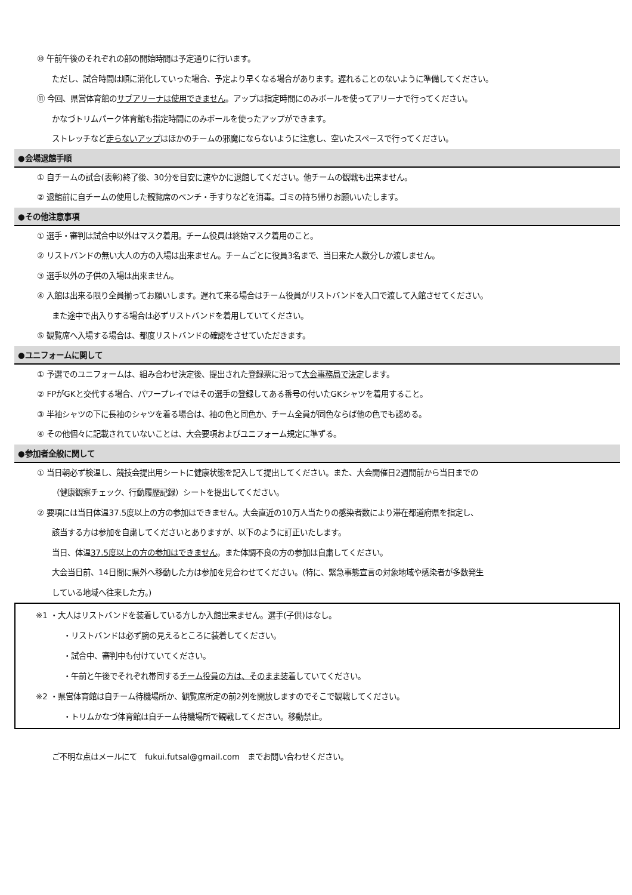⑩ 午前午後のそれぞれの部の開始時間は予定通りに行います。
ただし、試合時間は順に消化していった場合、予定より早くなる場合があります。遅れることのないように準備してください。
⑪ 今回、県営体育館のサブアリーナは使用できません。アップは指定時間にのみボールを使ってアリーナで行ってください。
かなづトリムパーク体育館も指定時間にのみボールを使ったアップができます。
ストレッチなど走らないアップはほかのチームの邪魔にならないように注意し、空いたスペースで行ってください。
●会場退館手順
① 自チームの試合(表彰)終了後、30分を目安に速やかに退館してください。他チームの観戦も出来ません。
② 退館前に自チームの使用した観覧席のベンチ・手すりなどを消毒。ゴミの持ち帰りお願いいたします。
●その他注意事項
① 選手・審判は試合中以外はマスク着用。チーム役員は終始マスク着用のこと。
② リストバンドの無い大人の方の入場は出来ません。チームごとに役員3名まで、当日来た人数分しか渡しません。
③ 選手以外の子供の入場は出来ません。
④ 入館は出来る限り全員揃ってお願いします。遅れて来る場合はチーム役員がリストバンドを入口で渡して入館させてください。
また途中で出入りする場合は必ずリストバンドを着用していてください。
⑤ 観覧席へ入場する場合は、都度リストバンドの確認をさせていただきます。
●ユニフォームに関して
① 予選でのユニフォームは、組み合わせ決定後、提出された登録票に沿って大会事務局で決定します。
② FPがGKと交代する場合、パワープレイではその選手の登録してある番号の付いたGKシャツを着用すること。
③ 半袖シャツの下に長袖のシャツを着る場合は、袖の色と同色か、チーム全員が同色ならば他の色でも認める。
④ その他個々に記載されていないことは、大会要項およびユニフォーム規定に準ずる。
●参加者全般に関して
① 当日朝必ず検温し、競技会提出用シートに健康状態を記入して提出してください。また、大会開催日2週間前から当日までの
（健康観察チェック、行動履歴記録）シートを提出してください。
② 要項には当日体温37.5度以上の方の参加はできません。大会直近の10万人当たりの感染者数により滞在都道府県を指定し、
該当する方は参加を自粛してくださいとありますが、以下のように訂正いたします。
当日、体温37.5度以上の方の参加はできません。また体調不良の方の参加は自粛してください。
大会当日前、14日間に県外へ移動した方は参加を見合わせてください。(特に、緊急事態宣言の対象地域や感染者が多数発生
している地域へ往来した方。)
※1 ・大人はリストバンドを装着している方しか入館出来ません。選手(子供)はなし。
・リストバンドは必ず腕の見えるところに装着してください。
・試合中、審判中も付けていてください。
・午前と午後でそれぞれ帯同するチーム役員の方は、そのまま装着していてください。
※2 ・県営体育館は自チーム待機場所か、観覧席所定の前2列を開放しますのでそこで観戦してください。
・トリムかなづ体育館は自チーム待機場所で観戦してください。移動禁止。
ご不明な点はメールにて　fukui.futsal@gmail.com　までお問い合わせください。